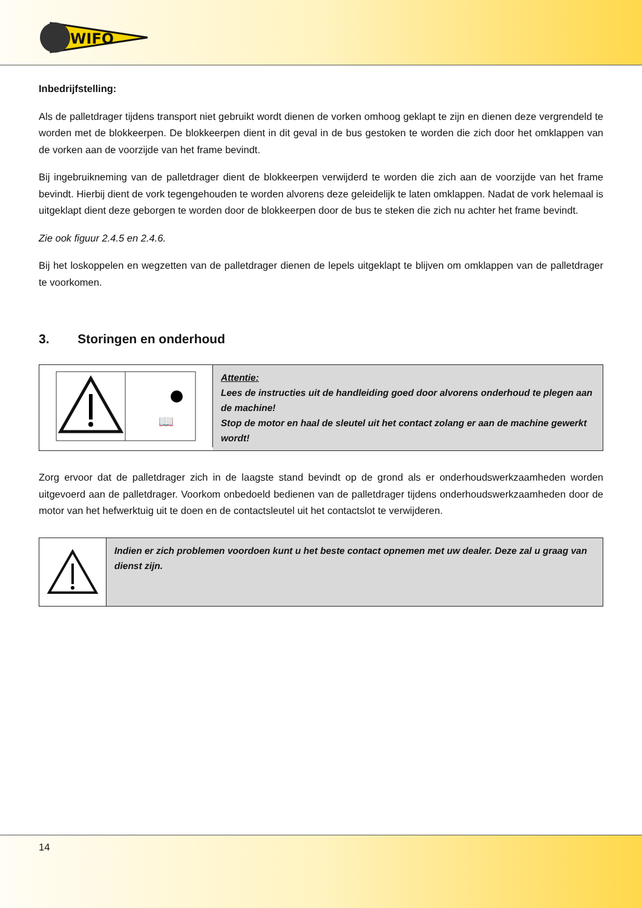WIFO
Inbedrijfstelling:
Als de palletdrager tijdens transport niet gebruikt wordt dienen de vorken omhoog geklapt te zijn en dienen deze vergrendeld te worden met de blokkeerpen. De blokkeerpen dient in dit geval in de bus gestoken te worden die zich door het omklappen van de vorken aan de voorzijde van het frame bevindt.
Bij ingebruikneming van de palletdrager dient de blokkeerpen verwijderd te worden die zich aan de voorzijde van het frame bevindt. Hierbij dient de vork tegengehouden te worden alvorens deze geleidelijk te laten omklappen. Nadat de vork helemaal is uitgeklapt dient deze geborgen te worden door de blokkeerpen door de bus te steken die zich nu achter het frame bevindt.
Zie ook figuur 2.4.5 en 2.4.6.
Bij het loskoppelen en wegzetten van de palletdrager dienen de lepels uitgeklapt te blijven om omklappen van de palletdrager te voorkomen.
3. Storingen en onderhoud
📖
Attentie:
Lees de instructies uit de handleiding goed door alvorens onderhoud te plegen aan de machine!
Stop de motor en haal de sleutel uit het contact zolang er aan de machine gewerkt wordt!
Zorg ervoor dat de palletdrager zich in de laagste stand bevindt op de grond als er onderhoudswerkzaamheden worden uitgevoerd aan de palletdrager. Voorkom onbedoeld bedienen van de palletdrager tijdens onderhoudswerkzaamheden door de motor van het hefwerktuig uit te doen en de contactsleutel uit het contactslot te verwijderen.
Indien er zich problemen voordoen kunt u het beste contact opnemen met uw dealer. Deze zal u graag van dienst zijn.
14